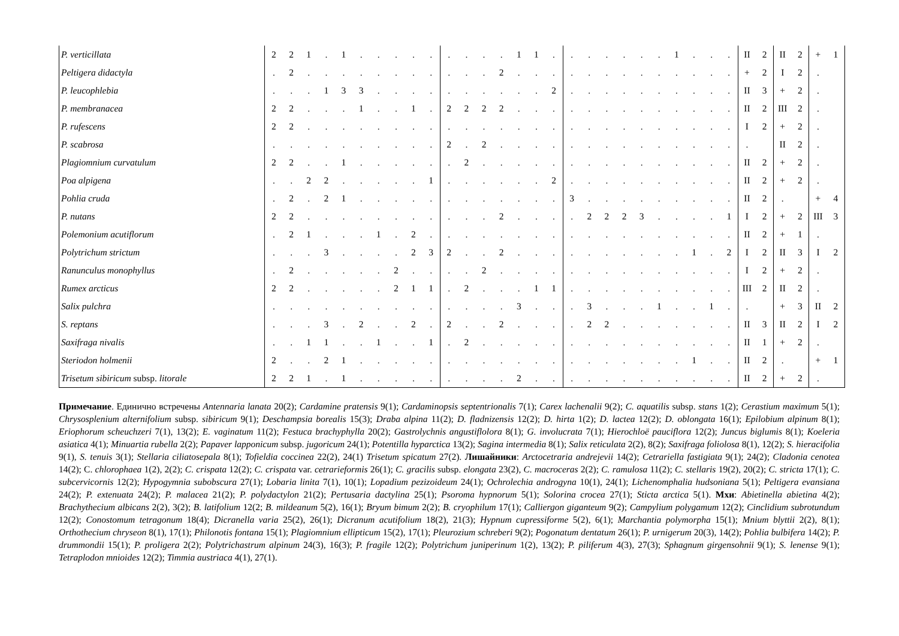| P. verticillata | 2 | 2 | 1 | . | 1 | . | . | . | . | . | . | . | . | . | 1 | 1 | . | . | . | . | . | . | . | 1 | . | . | . | II | 2 | II | 2 | + | 1 |
| Peltigera didactyla | . | 2 | . | . | . | . | . | . | . | . | . | . | . | 2 | . | . | . | . | . | . | . | . | . | . | . | . | . | + | 2 | I | 2 | . | |
| P. leucophlebia | . | . | . | 1 | 3 | 3 | . | . | . | . | . | . | . | . | . | . | 2 | . | . | . | . | . | . | . | . | . | . | II | 3 | + | 2 | . | |
| P. membranacea | 2 | 2 | . | . | . | 1 | . | . | 1 | . | 2 | 2 | 2 | 2 | . | . | . | . | . | . | . | . | . | . | . | . | . | II | 2 | III | 2 | . | |
| P. rufescens | 2 | 2 | . | . | . | . | . | . | . | . | . | . | . | . | . | . | . | . | . | . | . | . | . | . | . | . | . | I | 2 | + | 2 | . | |
| P. scabrosa | . | . | . | . | . | . | . | . | . | . | 2 | . | 2 | . | . | . | . | . | . | . | . | . | . | . | . | . | . | . | | II | 2 | . | |
| Plagiomnium curvatulum | 2 | 2 | . | . | 1 | . | . | . | . | . | . | 2 | . | . | . | . | . | . | . | . | . | . | . | . | . | . | . | II | 2 | + | 2 | . | |
| Poa alpigena | . | . | 2 | 2 | . | . | . | . | . | 1 | . | . | . | . | . | . | 2 | . | . | . | . | . | . | . | . | . | . | II | 2 | + | 2 | . | |
| Pohlia cruda | . | 2 | . | 2 | 1 | . | . | . | . | . | . | . | . | . | . | . | . | 3 | . | . | . | . | . | . | . | . | . | II | 2 | . | | + | 4 |
| P. nutans | 2 | 2 | . | . | . | . | . | . | . | . | . | . | . | 2 | . | . | . | . | 2 | 2 | 2 | 3 | . | . | . | . | 1 | I | 2 | + | 2 | III | 3 |
| Polemonium acutiflorum | . | 2 | 1 | . | . | . | 1 | . | 2 | . | . | . | . | . | . | . | . | . | . | . | . | . | . | . | . | . | . | II | 2 | + | 1 | . | |
| Polytrichum strictum | . | . | . | 3 | . | . | . | . | 2 | 3 | 2 | . | . | 2 | . | . | . | . | . | . | . | . | . | . | 1 | . | 2 | I | 2 | II | 3 | I | 2 |
| Ranunculus monophyllus | . | 2 | . | . | . | . | . | 2 | . | . | . | . | 2 | . | . | . | . | . | . | . | . | . | . | . | . | . | . | I | 2 | + | 2 | . | |
| Rumex arcticus | 2 | 2 | . | . | . | . | . | 2 | 1 | 1 | . | 2 | . | . | . | 1 | 1 | . | . | . | . | . | . | . | . | . | . | III | 2 | II | 2 | . | |
| Salix pulchra | . | . | . | . | . | . | . | . | . | . | . | . | . | . | 3 | . | . | . | 3 | . | . | . | 1 | . | . | 1 | . | . | | + | 3 | II | 2 |
| S. reptans | . | . | . | 3 | . | 2 | . | . | 2 | . | 2 | . | . | 2 | . | . | . | . | 2 | 2 | . | . | . | . | . | . | . | II | 3 | II | 2 | I | 2 |
| Saxifraga nivalis | . | . | 1 | 1 | . | . | 1 | . | . | 1 | . | 2 | . | . | . | . | . | . | . | . | . | . | . | . | . | . | . | II | 1 | + | 2 | . | |
| Steriodon holmenii | 2 | . | . | 2 | 1 | . | . | . | . | . | . | . | . | . | . | . | . | . | . | . | . | . | . | . | 1 | . | . | II | 2 | . | | + | 1 |
| Trisetum sibiricum subsp. litorale | 2 | 2 | 1 | . | 1 | . | . | . | . | . | . | . | . | . | 2 | . | . | . | . | . | . | . | . | . | . | . | . | II | 2 | + | 2 | . | |
Примечание. Единично встречены Antennaria lanata 20(2); Cardamine pratensis 9(1); Cardaminopsis septentrionalis 7(1); Carex lachenalii 9(2); C. aquatilis subsp. stans 1(2); Cerastium maximum 5(1); Chrysosplenium alternifolium subsp. sibiricum 9(1); Deschampsia borealis 15(3); Draba alpina 11(2); D. fladnizensis 12(2); D. hirta 1(2); D. lactea 12(2); D. oblongata 16(1); Epilobium alpinum 8(1); Eriophorum scheuchzeri 7(1), 13(2); E. vaginatum 11(2); Festuca brachyphylla 20(2); Gastrolychnis angustiflolora 8(1); G. involucrata 7(1); Hierochloë pauciflora 12(2); Juncus biglumis 8(1); Koeleria asiatica 4(1); Minuartia rubella 2(2); Papaver lapponicum subsp. jugoricum 24(1); Potentilla hyparctica 13(2); Sagina intermedia 8(1); Salix reticulata 2(2), 8(2); Saxifraga foliolosa 8(1), 12(2); S. hieracifolia 9(1), S. tenuis 3(1); Stellaria ciliatosepala 8(1); Tofieldia coccinea 22(2), 24(1) Trisetum spicatum 27(2). Лишайники: Arctocetraria andrejevii 14(2); Cetrariella fastigiata 9(1); 24(2); Cladonia cenotea 14(2); C. chlorophaea 1(2), 2(2); C. crispata 12(2); C. crispata var. cetrarieformis 26(1); C. gracilis subsp. elongata 23(2), C. macroceras 2(2); C. ramulosa 11(2); C. stellaris 19(2), 20(2); C. stricta 17(1); C. subcervicornis 12(2); Hypogymnia subobscura 27(1); Lobaria linita 7(1), 10(1); Lopadium pezizoideum 24(1); Ochrolechia androgyna 10(1), 24(1); Lichenomphalia hudsoniana 5(1); Peltigera evansiana 24(2); P. extenuata 24(2); P. malacea 21(2); P. polydactylon 21(2); Pertusaria dactylina 25(1); Psoroma hypnorum 5(1); Solorina crocea 27(1); Sticta arctica 5(1). Мхи: Abietinella abietina 4(2); Brachythecium albicans 2(2), 3(2); B. latifolium 12(2; B. mildeanum 5(2), 16(1); Bryum bimum 2(2); B. cryophilum 17(1); Calliergon giganteum 9(2); Campylium polygamum 12(2); Cinclidium subrotundum 12(2); Conostomum tetragonum 18(4); Dicranella varia 25(2), 26(1); Dicranum acutifolium 18(2), 21(3); Hypnum cupressiforme 5(2), 6(1); Marchantia polymorpha 15(1); Mnium blyttii 2(2), 8(1); Orthothecium chryseon 8(1), 17(1); Philonotis fontana 15(1); Plagiomnium ellipticum 15(2), 17(1); Pleurozium schreberi 9(2); Pogonatum dentatum 26(1); P. urnigerum 20(3), 14(2); Pohlia bulbifera 14(2); P. drummondii 15(1); P. proligera 2(2); Polytrichastrum alpinum 24(3), 16(3); P. fragile 12(2); Polytrichum juniperinum 1(2), 13(2); P. piliferum 4(3), 27(3); Sphagnum girgensohnii 9(1); S. lenense 9(1); Tetraplodon mnioides 12(2); Timmia austriaca 4(1), 27(1).